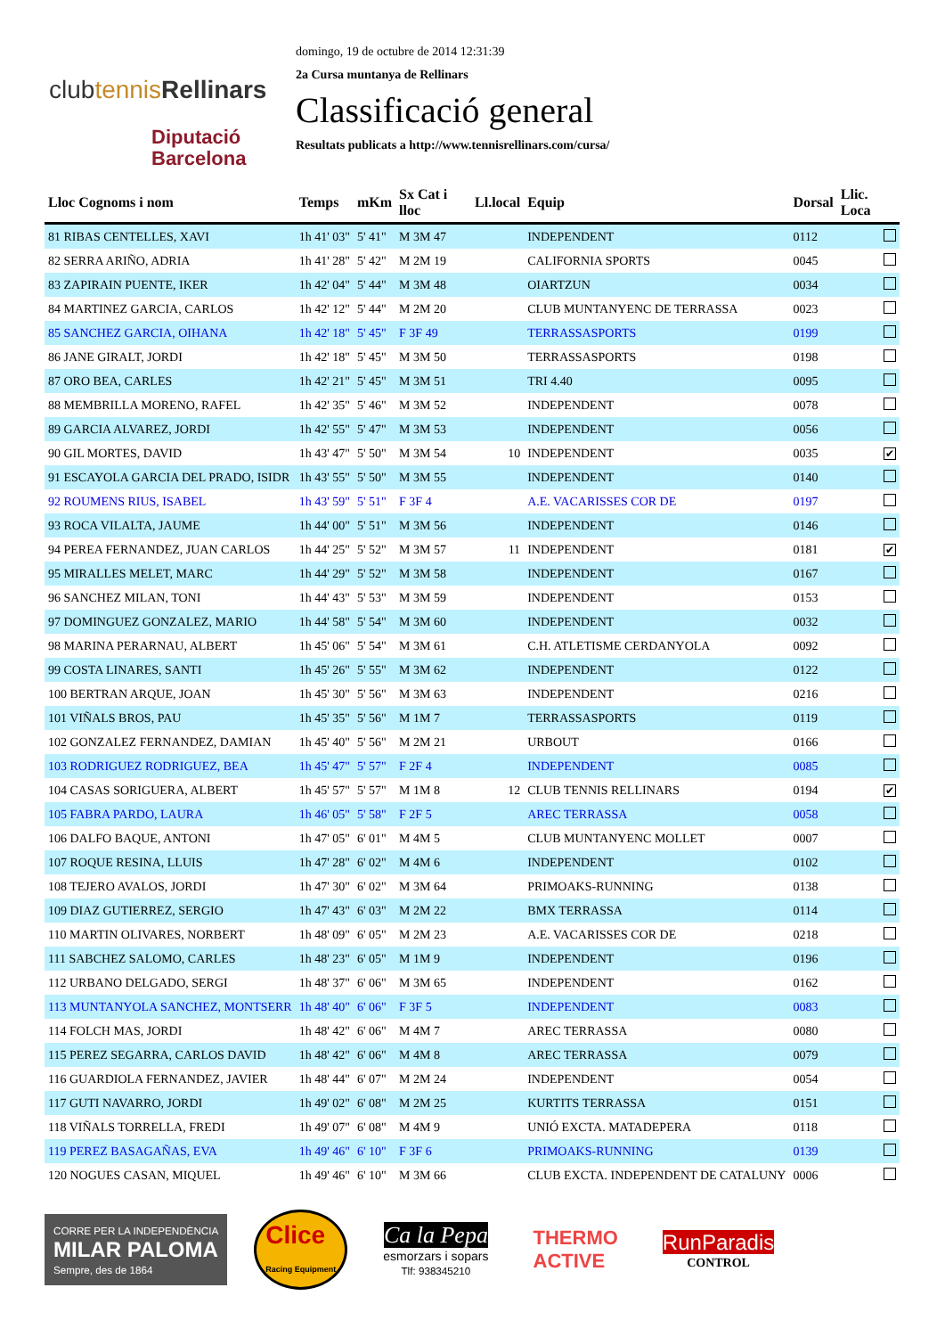clubtennis Rellinars
Diputació
Barcelona
domingo, 19 de octubre de 2014 12:31:39
2a Cursa muntanya de Rellinars
Classificació general
Resultats publicats a http://www.tennisrellinars.com/cursa/
| Lloc Cognoms i nom | Temps | mKm | Sx Cat i lloc | Ll.local | Equip | Dorsal | Llic. Loca |
| --- | --- | --- | --- | --- | --- | --- | --- |
| 81 RIBAS CENTELLES, XAVI | 1h 41' 03" | 5' 41" | M 3M 47 | | INDEPENDENT | 0112 | |
| 82 SERRA ARIÑO, ADRIA | 1h 41' 28" | 5' 42" | M 2M 19 | | CALIFORNIA SPORTS | 0045 | |
| 83 ZAPIRAIN PUENTE, IKER | 1h 42' 04" | 5' 44" | M 3M 48 | | OIARTZUN | 0034 | |
| 84 MARTINEZ GARCIA, CARLOS | 1h 42' 12" | 5' 44" | M 2M 20 | | CLUB MUNTANYENC DE TERRASSA | 0023 | |
| 85 SANCHEZ GARCIA, OIHANA | 1h 42' 18" | 5' 45" | F 3F 49 | | TERRASSASPORTS | 0199 | |
| 86 JANE GIRALT, JORDI | 1h 42' 18" | 5' 45" | M 3M 50 | | TERRASSASPORTS | 0198 | |
| 87 ORO BEA, CARLES | 1h 42' 21" | 5' 45" | M 3M 51 | | TRI 4.40 | 0095 | |
| 88 MEMBRILLA MORENO, RAFEL | 1h 42' 35" | 5' 46" | M 3M 52 | | INDEPENDENT | 0078 | |
| 89 GARCIA ALVAREZ, JORDI | 1h 42' 55" | 5' 47" | M 3M 53 | | INDEPENDENT | 0056 | |
| 90 GIL MORTES, DAVID | 1h 43' 47" | 5' 50" | M 3M 54 | 10 | INDEPENDENT | 0035 | ✔ |
| 91 ESCAYOLA GARCIA DEL PRADO, ISIDR | 1h 43' 55" | 5' 50" | M 3M 55 | | INDEPENDENT | 0140 | |
| 92 ROUMENS RIUS, ISABEL | 1h 43' 59" | 5' 51" | F 3F 4 | | A.E. VACARISSES COR DE | 0197 | |
| 93 ROCA VILALTA, JAUME | 1h 44' 00" | 5' 51" | M 3M 56 | | INDEPENDENT | 0146 | |
| 94 PEREA FERNANDEZ, JUAN CARLOS | 1h 44' 25" | 5' 52" | M 3M 57 | 11 | INDEPENDENT | 0181 | ✔ |
| 95 MIRALLES MELET, MARC | 1h 44' 29" | 5' 52" | M 3M 58 | | INDEPENDENT | 0167 | |
| 96 SANCHEZ MILAN, TONI | 1h 44' 43" | 5' 53" | M 3M 59 | | INDEPENDENT | 0153 | |
| 97 DOMINGUEZ GONZALEZ, MARIO | 1h 44' 58" | 5' 54" | M 3M 60 | | INDEPENDENT | 0032 | |
| 98 MARINA PERARNAU, ALBERT | 1h 45' 06" | 5' 54" | M 3M 61 | | C.H. ATLETISME CERDANYOLA | 0092 | |
| 99 COSTA LINARES, SANTI | 1h 45' 26" | 5' 55" | M 3M 62 | | INDEPENDENT | 0122 | |
| 100 BERTRAN ARQUE, JOAN | 1h 45' 30" | 5' 56" | M 3M 63 | | INDEPENDENT | 0216 | |
| 101 VIÑALS BROS, PAU | 1h 45' 35" | 5' 56" | M 1M 7 | | TERRASSASPORTS | 0119 | |
| 102 GONZALEZ FERNANDEZ, DAMIAN | 1h 45' 40" | 5' 56" | M 2M 21 | | URBOUT | 0166 | |
| 103 RODRIGUEZ RODRIGUEZ, BEA | 1h 45' 47" | 5' 57" | F 2F 4 | | INDEPENDENT | 0085 | |
| 104 CASAS SORIGUERA, ALBERT | 1h 45' 57" | 5' 57" | M 1M 8 | 12 | CLUB TENNIS RELLINARS | 0194 | ✔ |
| 105 FABRA PARDO, LAURA | 1h 46' 05" | 5' 58" | F 2F 5 | | AREC TERRASSA | 0058 | |
| 106 DALFO BAQUE, ANTONI | 1h 47' 05" | 6' 01" | M 4M 5 | | CLUB MUNTANYENC MOLLET | 0007 | |
| 107 ROQUE RESINA, LLUIS | 1h 47' 28" | 6' 02" | M 4M 6 | | INDEPENDENT | 0102 | |
| 108 TEJERO AVALOS, JORDI | 1h 47' 30" | 6' 02" | M 3M 64 | | PRIMOAKS-RUNNING | 0138 | |
| 109 DIAZ GUTIERREZ, SERGIO | 1h 47' 43" | 6' 03" | M 2M 22 | | BMX TERRASSA | 0114 | |
| 110 MARTIN OLIVARES, NORBERT | 1h 48' 09" | 6' 05" | M 2M 23 | | A.E. VACARISSES COR DE | 0218 | |
| 111 SABCHEZ SALOMO, CARLES | 1h 48' 23" | 6' 05" | M 1M 9 | | INDEPENDENT | 0196 | |
| 112 URBANO DELGADO, SERGI | 1h 48' 37" | 6' 06" | M 3M 65 | | INDEPENDENT | 0162 | |
| 113 MUNTANYOLA SANCHEZ, MONTSERR | 1h 48' 40" | 6' 06" | F 3F 5 | | INDEPENDENT | 0083 | |
| 114 FOLCH MAS, JORDI | 1h 48' 42" | 6' 06" | M 4M 7 | | AREC TERRASSA | 0080 | |
| 115 PEREZ SEGARRA, CARLOS DAVID | 1h 48' 42" | 6' 06" | M 4M 8 | | AREC TERRASSA | 0079 | |
| 116 GUARDIOLA FERNANDEZ, JAVIER | 1h 48' 44" | 6' 07" | M 2M 24 | | INDEPENDENT | 0054 | |
| 117 GUTI NAVARRO, JORDI | 1h 49' 02" | 6' 08" | M 2M 25 | | KURTITS TERRASSA | 0151 | |
| 118 VIÑALS TORRELLA, FREDI | 1h 49' 07" | 6' 08" | M 4M 9 | | UNIÓ EXCTA. MATADEPERA | 0118 | |
| 119 PEREZ BASAGAÑAS, EVA | 1h 49' 46" | 6' 10" | F 3F 6 | | PRIMOAKS-RUNNING | 0139 | |
| 120 NOGUES CASAN, MIQUEL | 1h 49' 46" | 6' 10" | M 3M 66 | | CLUB EXCTA. INDEPENDENT DE CATALUNY | 0006 | |
CORRE PER LA INDEPENDÈNCIA
MILAR PALOMA
Sempre, des de 1864
Clice
Racing Equipment
Ca la Pepa
esmorzars i sopars
Tlf: 938345210
THERMO
ACTIVE
RunParadis
CONTROL